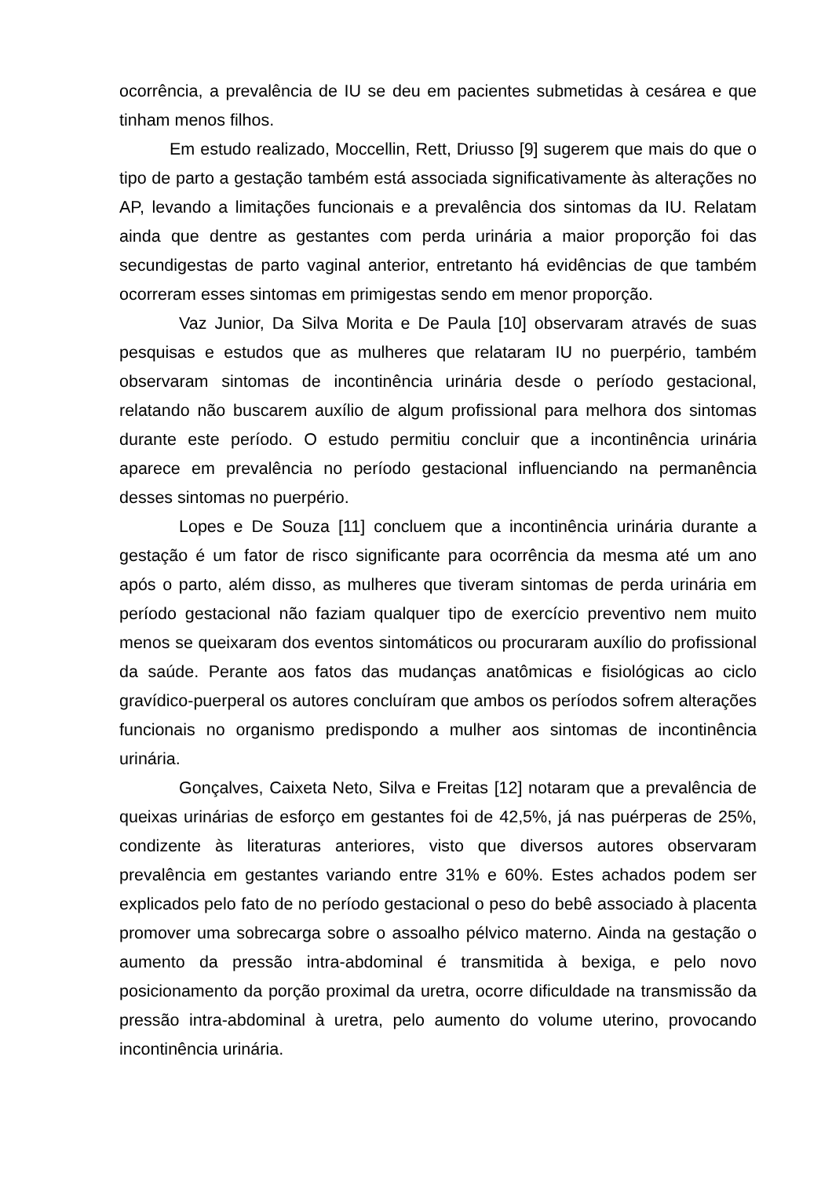ocorrência, a prevalência de IU se deu em pacientes submetidas à cesárea e que tinham menos filhos.
Em estudo realizado, Moccellin, Rett, Driusso [9] sugerem que mais do que o tipo de parto a gestação também está associada significativamente às alterações no AP, levando a limitações funcionais e a prevalência dos sintomas da IU. Relatam ainda que dentre as gestantes com perda urinária a maior proporção foi das secundigestas de parto vaginal anterior, entretanto há evidências de que também ocorreram esses sintomas em primigestas sendo em menor proporção.
Vaz Junior, Da Silva Morita e De Paula [10] observaram através de suas pesquisas e estudos que as mulheres que relataram IU no puerpério, também observaram sintomas de incontinência urinária desde o período gestacional, relatando não buscarem auxílio de algum profissional para melhora dos sintomas durante este período. O estudo permitiu concluir que a incontinência urinária aparece em prevalência no período gestacional influenciando na permanência desses sintomas no puerpério.
Lopes e De Souza [11] concluem que a incontinência urinária durante a gestação é um fator de risco significante para ocorrência da mesma até um ano após o parto, além disso, as mulheres que tiveram sintomas de perda urinária em período gestacional não faziam qualquer tipo de exercício preventivo nem muito menos se queixaram dos eventos sintomáticos ou procuraram auxílio do profissional da saúde. Perante aos fatos das mudanças anatômicas e fisiológicas ao ciclo gravídico-puerperal os autores concluíram que ambos os períodos sofrem alterações funcionais no organismo predispondo a mulher aos sintomas de incontinência urinária.
Gonçalves, Caixeta Neto, Silva e Freitas [12] notaram que a prevalência de queixas urinárias de esforço em gestantes foi de 42,5%, já nas puérperas de 25%, condizente às literaturas anteriores, visto que diversos autores observaram prevalência em gestantes variando entre 31% e 60%. Estes achados podem ser explicados pelo fato de no período gestacional o peso do bebê associado à placenta promover uma sobrecarga sobre o assoalho pélvico materno. Ainda na gestação o aumento da pressão intra-abdominal é transmitida à bexiga, e pelo novo posicionamento da porção proximal da uretra, ocorre dificuldade na transmissão da pressão intra-abdominal à uretra, pelo aumento do volume uterino, provocando incontinência urinária.